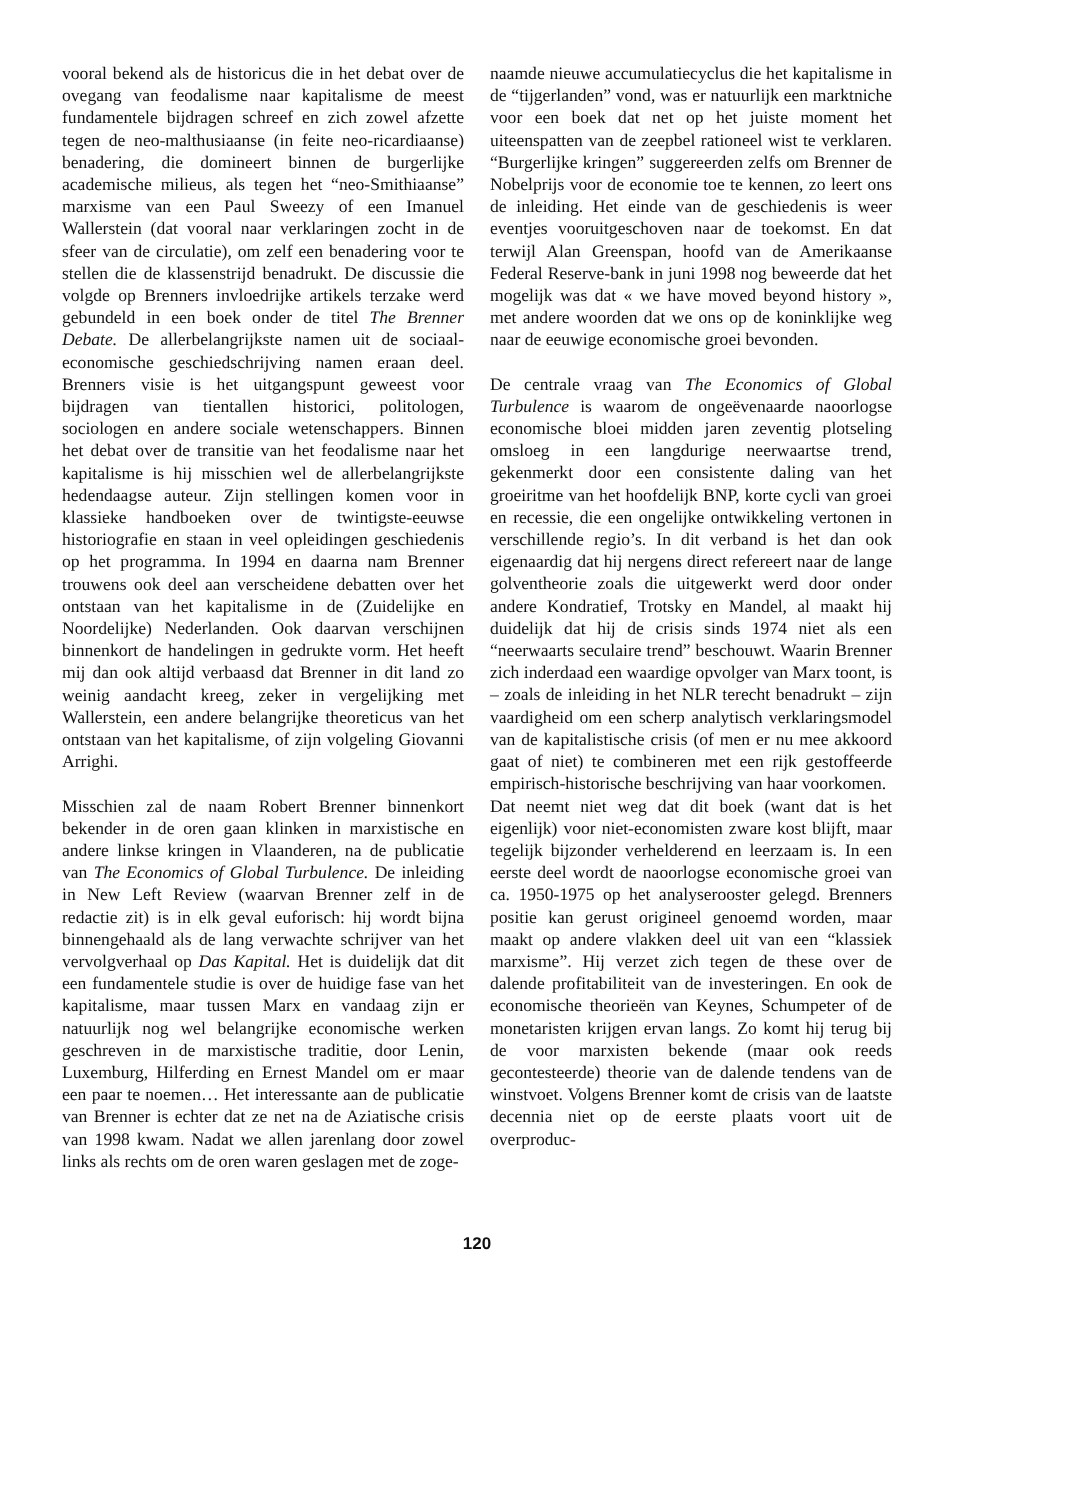vooral bekend als de historicus die in het debat over de ovegang van feodalisme naar kapitalisme de meest fundamentele bijdragen schreef en zich zowel afzette tegen de neo-malthusiaanse (in feite neo-ricardiaanse) benadering, die domineert binnen de burgerlijke academische milieus, als tegen het “neo-Smithiaanse” marxisme van een Paul Sweezy of een Imanuel Wallerstein (dat vooral naar verklaringen zocht in de sfeer van de circulatie), om zelf een benadering voor te stellen die de klassenstrijd benadrukt. De discussie die volgde op Brenners invloedrijke artikels terzake werd gebundeld in een boek onder de titel The Brenner Debate. De allerbelangrijkste namen uit de sociaal-economische geschiedschrijving namen eraan deel. Brenners visie is het uitgangspunt geweest voor bijdragen van tientallen historici, politologen, sociologen en andere sociale wetenschappers. Binnen het debat over de transitie van het feodalisme naar het kapitalisme is hij misschien wel de allerbelangrijkste hedendaagse auteur. Zijn stellingen komen voor in klassieke handboeken over de twintigste-eeuwse historiografie en staan in veel opleidingen geschiedenis op het programma. In 1994 en daarna nam Brenner trouwens ook deel aan verscheidene debatten over het ontstaan van het kapitalisme in de (Zuidelijke en Noordelijke) Nederlanden. Ook daarvan verschijnen binnenkort de handelingen in gedrukte vorm. Het heeft mij dan ook altijd verbaasd dat Brenner in dit land zo weinig aandacht kreeg, zeker in vergelijking met Wallerstein, een andere belangrijke theoreticus van het ontstaan van het kapitalisme, of zijn volgeling Giovanni Arrighi.
Misschien zal de naam Robert Brenner binnenkort bekender in de oren gaan klinken in marxistische en andere linkse kringen in Vlaanderen, na de publicatie van The Economics of Global Turbulence. De inleiding in New Left Review (waarvan Brenner zelf in de redactie zit) is in elk geval euforisch: hij wordt bijna binnengehaald als de lang verwachte schrijver van het vervolgverhaal op Das Kapital. Het is duidelijk dat dit een fundamentele studie is over de huidige fase van het kapitalisme, maar tussen Marx en vandaag zijn er natuurlijk nog wel belangrijke economische werken geschreven in de marxistische traditie, door Lenin, Luxemburg, Hilferding en Ernest Mandel om er maar een paar te noemen… Het interessante aan de publicatie van Brenner is echter dat ze net na de Aziatische crisis van 1998 kwam. Nadat we allen jarenlang door zowel links als rechts om de oren waren geslagen met de zoge-
naamde nieuwe accumulatiecyclus die het kapitalisme in de “tijgerlanden” vond, was er natuurlijk een marktniche voor een boek dat net op het juiste moment het uiteenspatten van de zeepbel rationeel wist te verklaren. “Burgerlijke kringen” suggereerden zelfs om Brenner de Nobelprijs voor de economie toe te kennen, zo leert ons de inleiding. Het einde van de geschiedenis is weer eventjes vooruitgeschoven naar de toekomst. En dat terwijl Alan Greenspan, hoofd van de Amerikaanse Federal Reserve-bank in juni 1998 nog beweerde dat het mogelijk was dat « we have moved beyond history », met andere woorden dat we ons op de koninklijke weg naar de eeuwige economische groei bevonden.
De centrale vraag van The Economics of Global Turbulence is waarom de ongeëvenaarde naoorlogse economische bloei midden jaren zeventig plotseling omsloeg in een langdurige neerwaartse trend, gekenmerkt door een consistente daling van het groeiritme van het hoofdelijk BNP, korte cycli van groei en recessie, die een ongelijke ontwikkeling vertonen in verschillende regio’s. In dit verband is het dan ook eigenaardig dat hij nergens direct refereert naar de lange golventheorie zoals die uitgewerkt werd door onder andere Kondratief, Trotsky en Mandel, al maakt hij duidelijk dat hij de crisis sinds 1974 niet als een “neerwaarts seculaire trend” beschouwt. Waarin Brenner zich inderdaad een waardige opvolger van Marx toont, is – zoals de inleiding in het NLR terecht benadrukt – zijn vaardigheid om een scherp analytisch verklaringsmodel van de kapitalistische crisis (of men er nu mee akkoord gaat of niet) te combineren met een rijk gestoffeerde empirisch-historische beschrijving van haar voorkomen.
Dat neemt niet weg dat dit boek (want dat is het eigenlijk) voor niet-economisten zware kost blijft, maar tegelijk bijzonder verhelderend en leerzaam is. In een eerste deel wordt de naoorlogse economische groei van ca. 1950-1975 op het analyserooster gelegd. Brenners positie kan gerust origineel genoemd worden, maar maakt op andere vlakken deel uit van een “klassiek marxisme”. Hij verzet zich tegen de these over de dalende profitabiliteit van de investeringen. En ook de economische theorieën van Keynes, Schumpeter of de monetaristen krijgen ervan langs. Zo komt hij terug bij de voor marxisten bekende (maar ook reeds gecontesteerde) theorie van de dalende tendens van de winstvoet. Volgens Brenner komt de crisis van de laatste decennia niet op de eerste plaats voort uit de overproduc-
120